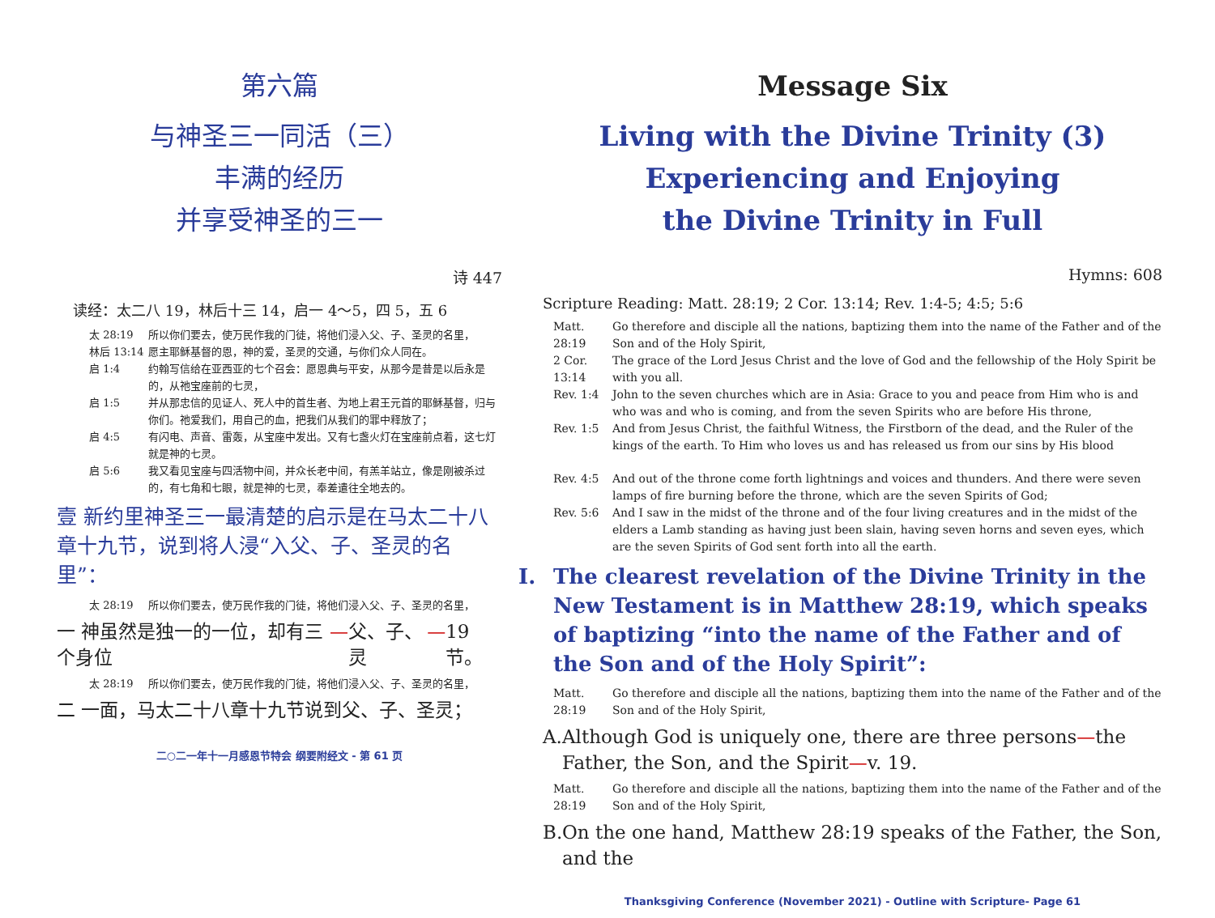第六篇
与神圣三一同活（三）
丰满的经历
并享受神圣的三一
诗 447
读经：太二八 19，林后十三 14，启一 4～5，四 5，五 6
太 28:19 所以你们要去，使万民作我的门徒，将他们浸入父、子、圣灵的名里，
林后 13:14 愿主耶稣基督的恩，神的爱，圣灵的交通，与你们众人同在。
启 1:4 约翰写信给在亚西亚的七个召会：愿恩典与平安，从那今是昔是以后永是的，从祂宝座前的七灵，
启 1:5 并从那忠信的见证人、死人中的首生者、为地上君王元首的耶稣基督，归与你们。祂爱我们，用自己的血，把我们从我们的罪中释放了；
启 4:5 有闪电、声音、雷轰，从宝座中发出。又有七盏火灯在宝座前点着，这七灯就是神的七灵。
启 5:6 我又看见宝座与四活物中间，并众长老中间，有羔羊站立，像是刚被杀过的，有七角和七眼，就是神的七灵，奉差遣往全地去的。
壹 新约里神圣三一最清楚的启示是在马太二十八章十九节，说到将人浸“入父、子、圣灵的名里”：
太 28:19 所以你们要去，使万民作我的门徒，将他们浸入父、子、圣灵的名里，
一 神虽然是独一的一位，却有三个身位 — 父、子、灵 — 19 节。
太 28:19 所以你们要去，使万民作我的门徒，将他们浸入父、子、圣灵的名里，
二 一面，马太二十八章十九节说到父、子、圣灵；
二○二一年十一月感恩节特会 纲要附经文 - 第 61 页
Message Six
Living with the Divine Trinity (3)
Experiencing and Enjoying
the Divine Trinity in Full
Hymns: 608
Scripture Reading: Matt. 28:19; 2 Cor. 13:14; Rev. 1:4-5; 4:5; 5:6
Matt. 28:19 Go therefore and disciple all the nations, baptizing them into the name of the Father and of the Son and of the Holy Spirit,
2 Cor. 13:14 The grace of the Lord Jesus Christ and the love of God and the fellowship of the Holy Spirit be with you all.
Rev. 1:4 John to the seven churches which are in Asia: Grace to you and peace from Him who is and who was and who is coming, and from the seven Spirits who are before His throne,
Rev. 1:5 And from Jesus Christ, the faithful Witness, the Firstborn of the dead, and the Ruler of the kings of the earth. To Him who loves us and has released us from our sins by His blood
Rev. 4:5 And out of the throne come forth lightnings and voices and thunders. And there were seven lamps of fire burning before the throne, which are the seven Spirits of God;
Rev. 5:6 And I saw in the midst of the throne and of the four living creatures and in the midst of the elders a Lamb standing as having just been slain, having seven horns and seven eyes, which are the seven Spirits of God sent forth into all the earth.
I. The clearest revelation of the Divine Trinity in the New Testament is in Matthew 28:19, which speaks of baptizing “into the name of the Father and of the Son and of the Holy Spirit”:
Matt. 28:19 Go therefore and disciple all the nations, baptizing them into the name of the Father and of the Son and of the Holy Spirit,
A. Although God is uniquely one, there are three persons—the Father, the Son, and the Spirit—v. 19.
Matt. 28:19 Go therefore and disciple all the nations, baptizing them into the name of the Father and of the Son and of the Holy Spirit,
B. On the one hand, Matthew 28:19 speaks of the Father, the Son, and the
Thanksgiving Conference (November 2021) - Outline with Scripture- Page 61